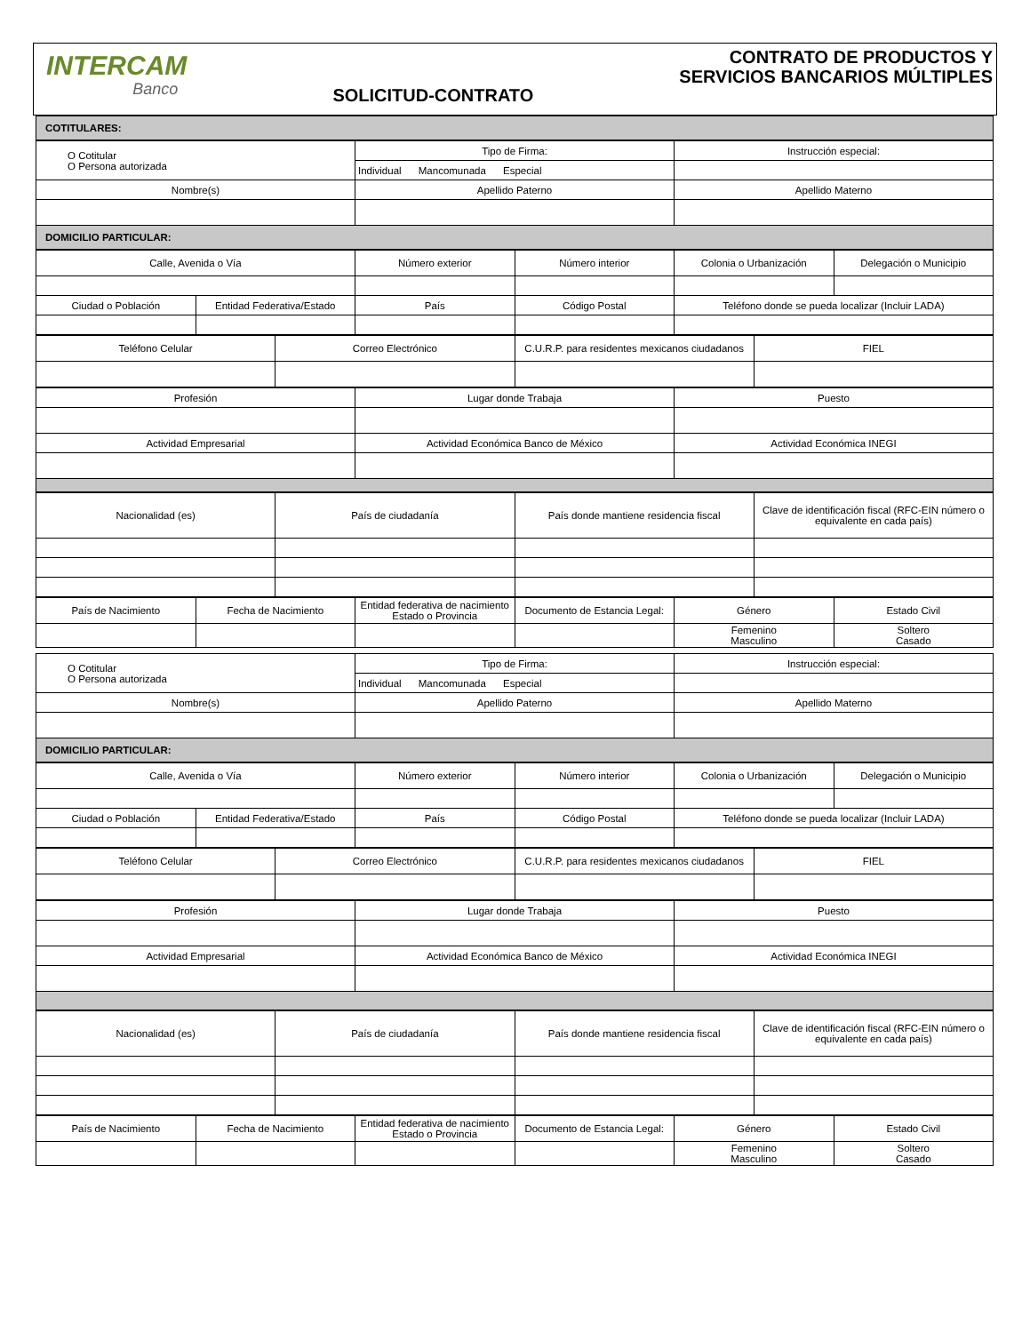INTERCAM
Banco
SOLICITUD-CONTRATO
CONTRATO DE PRODUCTOS Y
SERVICIOS BANCARIOS MÚLTIPLES
| COTITULARES: |
| --- |
| O Cotitular O Persona autorizada | Tipo de Firma: | Instrucción especial: |
| | Individual Mancomunada Especial | |
| Nombre(s) | Apellido Paterno | Apellido Materno |
| DOMICILIO PARTICULAR: | | |
| Calle, Avenida o Vía | | Número exterior | Número interior | Colonia o Urbanización | Delegación o Municipio |
| Ciudad o Población | Entidad Federativa/Estado | País | Código Postal | Teléfono donde se pueda localizar (Incluir LADA) | |
| Teléfono Celular | Correo Electrónico | C.U.R.P. para residentes mexicanos ciudadanos | FIEL |
| Profesión | Lugar donde Trabaja | Puesto |
| Actividad Empresarial | Actividad Económica Banco de México | Actividad Económica INEGI |
| Nacionalidad (es) | País de ciudadanía | País donde mantiene residencia fiscal | Clave de identificación fiscal (RFC-EIN número o equivalente en cada país) |
| País de Nacimiento | Fecha de Nacimiento | Entidad federativa de nacimiento Estado o Provincia | Documento de Estancia Legal: | Género | Estado Civil |
| | | | | Femenino Masculino | Soltero Casado |
| O Cotitular O Persona autorizada | Tipo de Firma: | Instrucción especial: |
| | Individual Mancomunada Especial | |
| Nombre(s) | Apellido Paterno | Apellido Materno |
| DOMICILIO PARTICULAR: | | |
| Calle, Avenida o Vía | | Número exterior | Número interior | Colonia o Urbanización | Delegación o Municipio |
| Ciudad o Población | Entidad Federativa/Estado | País | Código Postal | Teléfono donde se pueda localizar (Incluir LADA) | |
| Teléfono Celular | Correo Electrónico | C.U.R.P. para residentes mexicanos ciudadanos | FIEL |
| Profesión | Lugar donde Trabaja | Puesto |
| Actividad Empresarial | Actividad Económica Banco de México | Actividad Económica INEGI |
| Nacionalidad (es) | País de ciudadanía | País donde mantiene residencia fiscal | Clave de identificación fiscal (RFC-EIN número o equivalente en cada país) |
| País de Nacimiento | Fecha de Nacimiento | Entidad federativa de nacimiento Estado o Provincia | Documento de Estancia Legal: | Género | Estado Civil |
| | | | | Femenino Masculino | Soltero Casado |